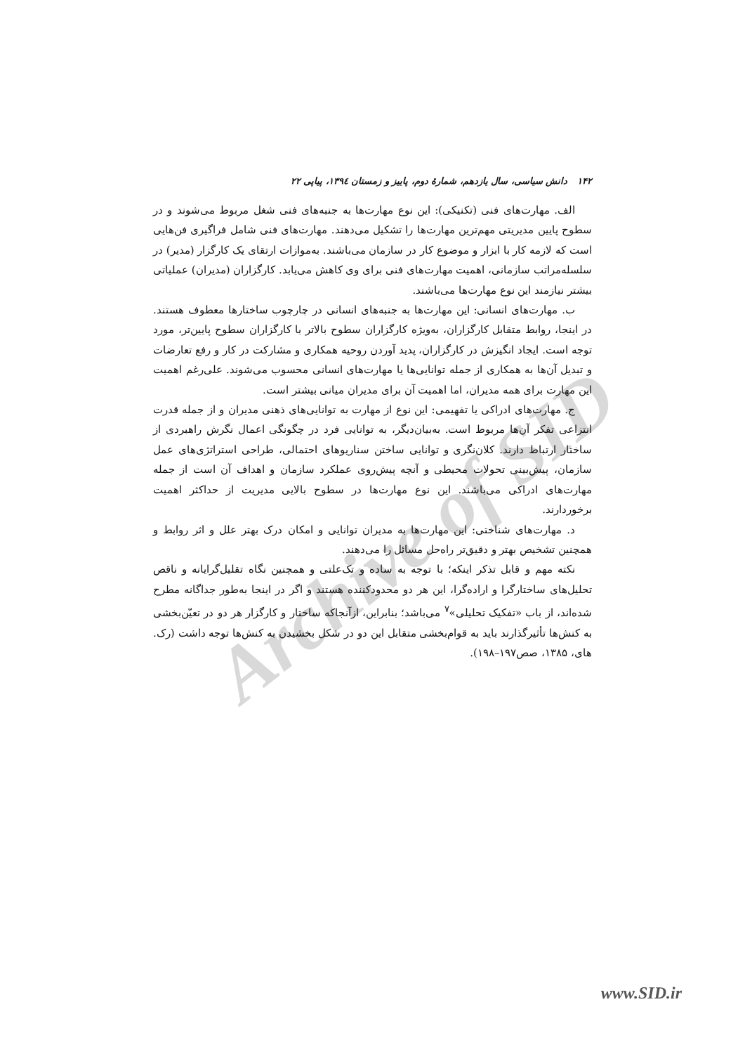Archive of SID
۱۴۲ دانش سیاسی، سال یازدهم، شمارهٔ دوم، پاییز و زمستان ۱۳۹٤، پیاپی ۲۲
الف. مهارت‌های فنی (تکنیکی): این نوع مهارت‌ها به جنبه‌های فنی شغل مربوط می‌شوند و در سطوح پایین مدیریتی مهم‌ترین مهارت‌ها را تشکیل می‌دهند. مهارت‌های فنی شامل فراگیری فن‌هایی است که لازمه کار با ابزار و موضوع کار در سازمان می‌باشند. به‌موازات ارتقای یک کارگزار (مدیر) در سلسله‌مراتب سازمانی، اهمیت مهارت‌های فنی برای وی کاهش می‌یابد. کارگزاران (مدیران) عملیاتی بیشتر نیازمند این نوع مهارت‌ها می‌باشند.
ب. مهارت‌های انسانی: این مهارت‌ها به جنبه‌های انسانی در چارچوب ساختارها معطوف هستند. در اینجا، روابط متقابل کارگزاران، به‌ویژه کارگزاران سطوح بالاتر با کارگزاران سطوح پایین‌تر، مورد توجه است. ایجاد انگیزش در کارگزاران، پدید آوردن روحیه همکاری و مشارکت در کار و رفع تعارضات و تبدیل آن‌ها به همکاری از جمله توانایی‌ها یا مهارت‌های انسانی محسوب می‌شوند. علی‌رغم اهمیت این مهارت برای همه مدیران، اما اهمیت آن برای مدیران میانی بیشتر است.
ج. مهارت‌های ادراکی یا تفهیمی: این نوع از مهارت به توانایی‌های ذهنی مدیران و از جمله قدرت انتزاعی تفکر آن‌ها مربوط است. به‌بیان‌دیگر، به توانایی فرد در چگونگی اعمال نگرش راهبردی از ساختار ارتباط دارند. کلان‌نگری و توانایی ساختن سناریوهای احتمالی، طراحی استراتژی‌های عمل سازمان، پیش‌بینی تحولات محیطی و آنچه پیش‌روی عملکرد سازمان و اهداف آن است از جمله مهارت‌های ادراکی می‌باشند. این نوع مهارت‌ها در سطوح بالایی مدیریت از حداکثر اهمیت برخوردارند.
د. مهارت‌های شناختی: این مهارت‌ها به مدیران توانایی و امکان درک بهتر علل و اثر روابط و همچنین تشخیص بهتر و دقیق‌تر راه‌حل مسائل را می‌دهند.
نکته مهم و قابل تذکر اینکه؛ با توجه به ساده و تک‌علتی و همچنین نگاه تقلیل‌گرایانه و ناقص تحلیل‌های ساختارگرا و اراده‌گرا، این هر دو محدودکننده هستند و اگر در اینجا به‌طور جداگانه مطرح شده‌اند، از باب «تفکیک تحلیلی»<sup>۷</sup> می‌باشد؛ بنابراین، ازآنجاکه ساختار و کارگزار هر دو در تعیّن‌بخشی به کنش‌ها تأثیرگذارند باید به قوام‌بخشی متقابل این دو در شکل بخشیدن به کنش‌ها توجه داشت (رک. های، ۱۳۸۵، صص۱۹۷–۱۹۸).
www.SID.ir